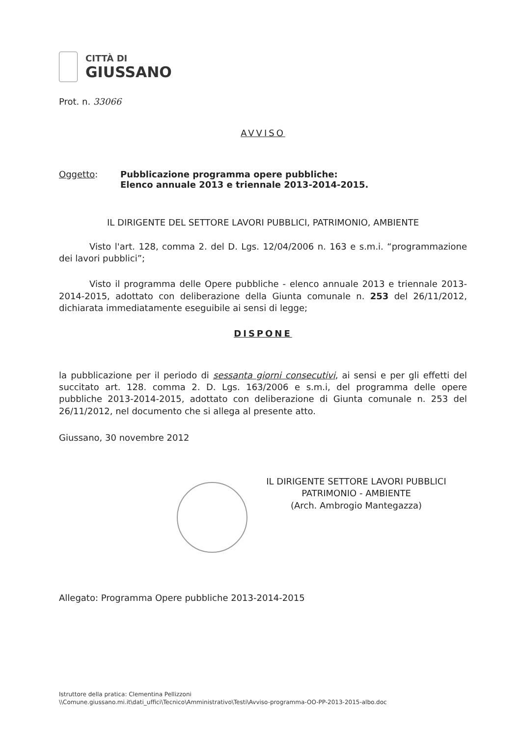CITTÀ DI
GIUSSANO
Prot. n. 33066
AVVISO
Oggetto: Pubblicazione programma opere pubbliche:
Elenco annuale 2013 e triennale 2013-2014-2015.
IL DIRIGENTE DEL SETTORE LAVORI PUBBLICI, PATRIMONIO, AMBIENTE
Visto l'art. 128, comma 2. del D. Lgs. 12/04/2006 n. 163 e s.m.i. “programmazione dei lavori pubblici”;
Visto il programma delle Opere pubbliche - elenco annuale 2013 e triennale 2013-2014-2015, adottato con deliberazione della Giunta comunale n. 253 del 26/11/2012, dichiarata immediatamente eseguibile ai sensi di legge;
DISPONE
la pubblicazione per il periodo di sessanta giorni consecutivi, ai sensi e per gli effetti del succitato art. 128. comma 2. D. Lgs. 163/2006 e s.m.i, del programma delle opere pubbliche 2013-2014-2015, adottato con deliberazione di Giunta comunale n. 253 del 26/11/2012, nel documento che si allega al presente atto.
Giussano, 30 novembre 2012
IL DIRIGENTE SETTORE LAVORI PUBBLICI
PATRIMONIO - AMBIENTE
(Arch. Ambrogio Mantegazza)
Allegato: Programma Opere pubbliche 2013-2014-2015
Istruttore della pratica: Clementina Pellizzoni
\\Comune.giussano.mi.it\dati_uffici\Tecnico\Amministrativo\Testi\Avviso-programma-OO-PP-2013-2015-albo.doc